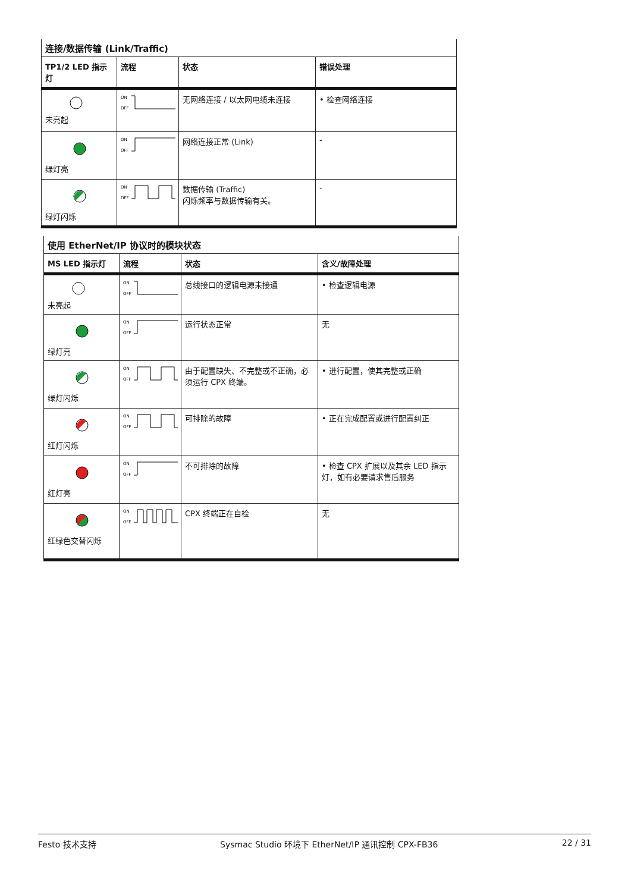| 连接/数据传输 (Link/Traffic) | | | |
| TP1/2 LED 指示灯 | 流程 | 状态 | 错误处理 |
| 未亮起 | ON OFF | 无网络连接 / 以太网电缆未连接 | • 检查网络连接 |
| 绿灯亮 | ON OFF | 网络连接正常 (Link) | - |
| 绿灯闪烁 | ON OFF | 数据传输 (Traffic) 闪烁频率与数据传输有关。 | - |
| 使用 EtherNet/IP 协议时的模块状态 | | | |
| MS LED 指示灯 | 流程 | 状态 | 含义/故障处理 |
| 未亮起 | ON OFF | 总线接口的逻辑电源未接通 | • 检查逻辑电源 |
| 绿灯亮 | ON OFF | 运行状态正常 | 无 |
| 绿灯闪烁 | ON OFF | 由于配置缺失、不完整或不正确，必须运行 CPX 终端。 | • 进行配置，使其完整或正确 |
| 红灯闪烁 | ON OFF | 可排除的故障 | • 正在完成配置或进行配置纠正 |
| 红灯亮 | ON OFF | 不可排除的故障 | • 检查 CPX 扩展以及其余 LED 指示灯，如有必要请求售后服务 |
| 红绿色交替闪烁 | ON OFF | CPX 终端正在自检 | 无 |
Festo 技术支持 Sysmac Studio 环境下 EtherNet/IP 通讯控制 CPX-FB36 22 / 31